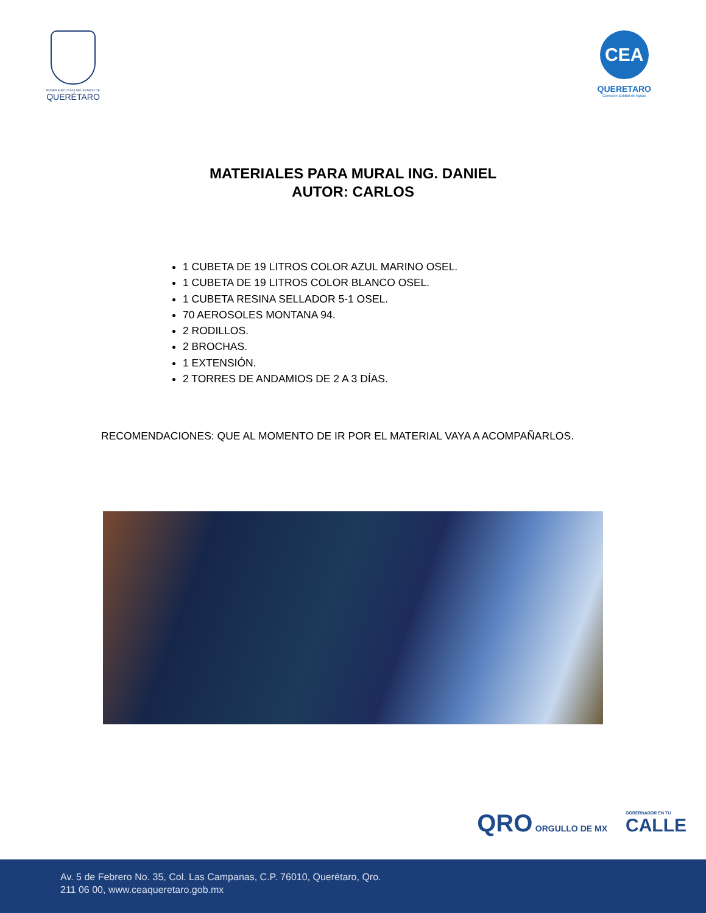PODER EJECUTIVO DEL ESTADO DE
QUERÉTARO
CEA
QUERETARO
Comisión Estatal de Aguas
MATERIALES PARA MURAL ING. DANIEL
AUTOR: CARLOS
1 CUBETA DE 19 LITROS COLOR AZUL MARINO OSEL.
1 CUBETA DE 19 LITROS COLOR BLANCO OSEL.
1 CUBETA RESINA SELLADOR 5-1 OSEL.
70 AEROSOLES MONTANA 94.
2 RODILLOS.
2 BROCHAS.
1 EXTENSIÓN.
2 TORRES DE ANDAMIOS DE 2 A 3 DÍAS.
RECOMENDACIONES: QUE AL MOMENTO DE IR POR EL MATERIAL VAYA A ACOMPAÑARLOS.
QRO ORGULLO DE MX
GOBERNADOR EN TU
CALLE
Av. 5 de Febrero No. 35, Col. Las Campanas, C.P. 76010, Querétaro, Qro.
211 06 00, www.ceaqueretaro.gob.mx